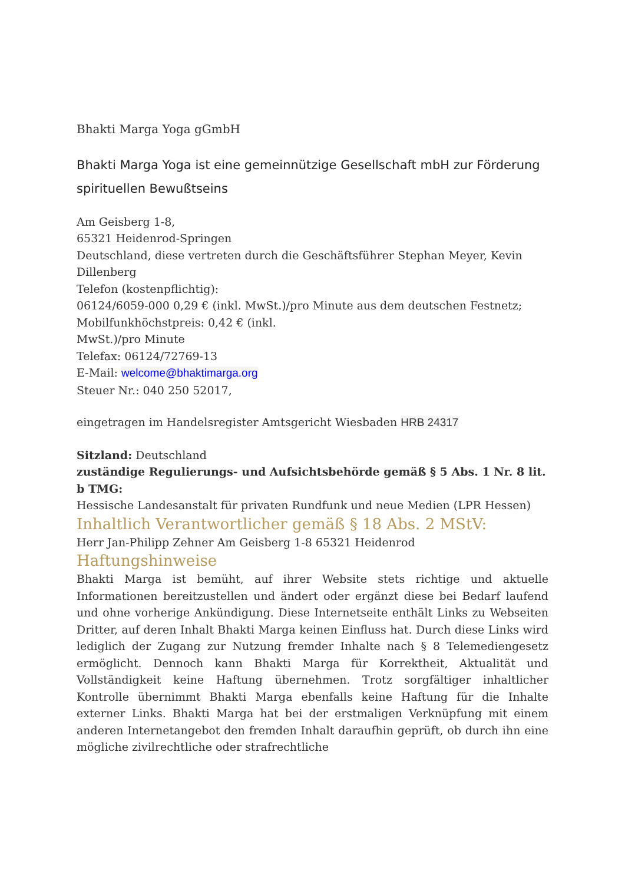Bhakti Marga Yoga gGmbH
Bhakti Marga Yoga ist eine gemeinnützige Gesellschaft mbH zur Förderung spirituellen Bewußtseins
Am Geisberg 1-8,
65321 Heidenrod-Springen
Deutschland, diese vertreten durch die Geschäftsführer Stephan Meyer, Kevin Dillenberg
Telefon (kostenpflichtig):
06124/6059-000 0,29 € (inkl. MwSt.)/pro Minute aus dem deutschen Festnetz; Mobilfunkhöchstpreis: 0,42 € (inkl.
MwSt.)/pro Minute
Telefax: 06124/72769-13
E-Mail: welcome@bhaktimarga.org
Steuer Nr.: 040 250 52017,
eingetragen im Handelsregister Amtsgericht Wiesbaden HRB 24317
Sitzland: Deutschland
zuständige Regulierungs- und Aufsichtsbehörde gemäß § 5 Abs. 1 Nr. 8 lit. b TMG:
Hessische Landesanstalt für privaten Rundfunk und neue Medien (LPR Hessen)
Inhaltlich Verantwortlicher gemäß § 18 Abs. 2 MStV:
Herr Jan-Philipp Zehner Am Geisberg 1-8 65321 Heidenrod
Haftungshinweise
Bhakti Marga ist bemüht, auf ihrer Website stets richtige und aktuelle Informationen bereitzustellen und ändert oder ergänzt diese bei Bedarf laufend und ohne vorherige Ankündigung. Diese Internetseite enthält Links zu Webseiten Dritter, auf deren Inhalt Bhakti Marga keinen Einfluss hat. Durch diese Links wird lediglich der Zugang zur Nutzung fremder Inhalte nach § 8 Telemediengesetz ermöglicht. Dennoch kann Bhakti Marga für Korrektheit, Aktualität und Vollständigkeit keine Haftung übernehmen. Trotz sorgfältiger inhaltlicher Kontrolle übernimmt Bhakti Marga ebenfalls keine Haftung für die Inhalte externer Links. Bhakti Marga hat bei der erstmaligen Verknüpfung mit einem anderen Internetangebot den fremden Inhalt daraufhin geprüft, ob durch ihn eine mögliche zivilrechtliche oder strafrechtliche